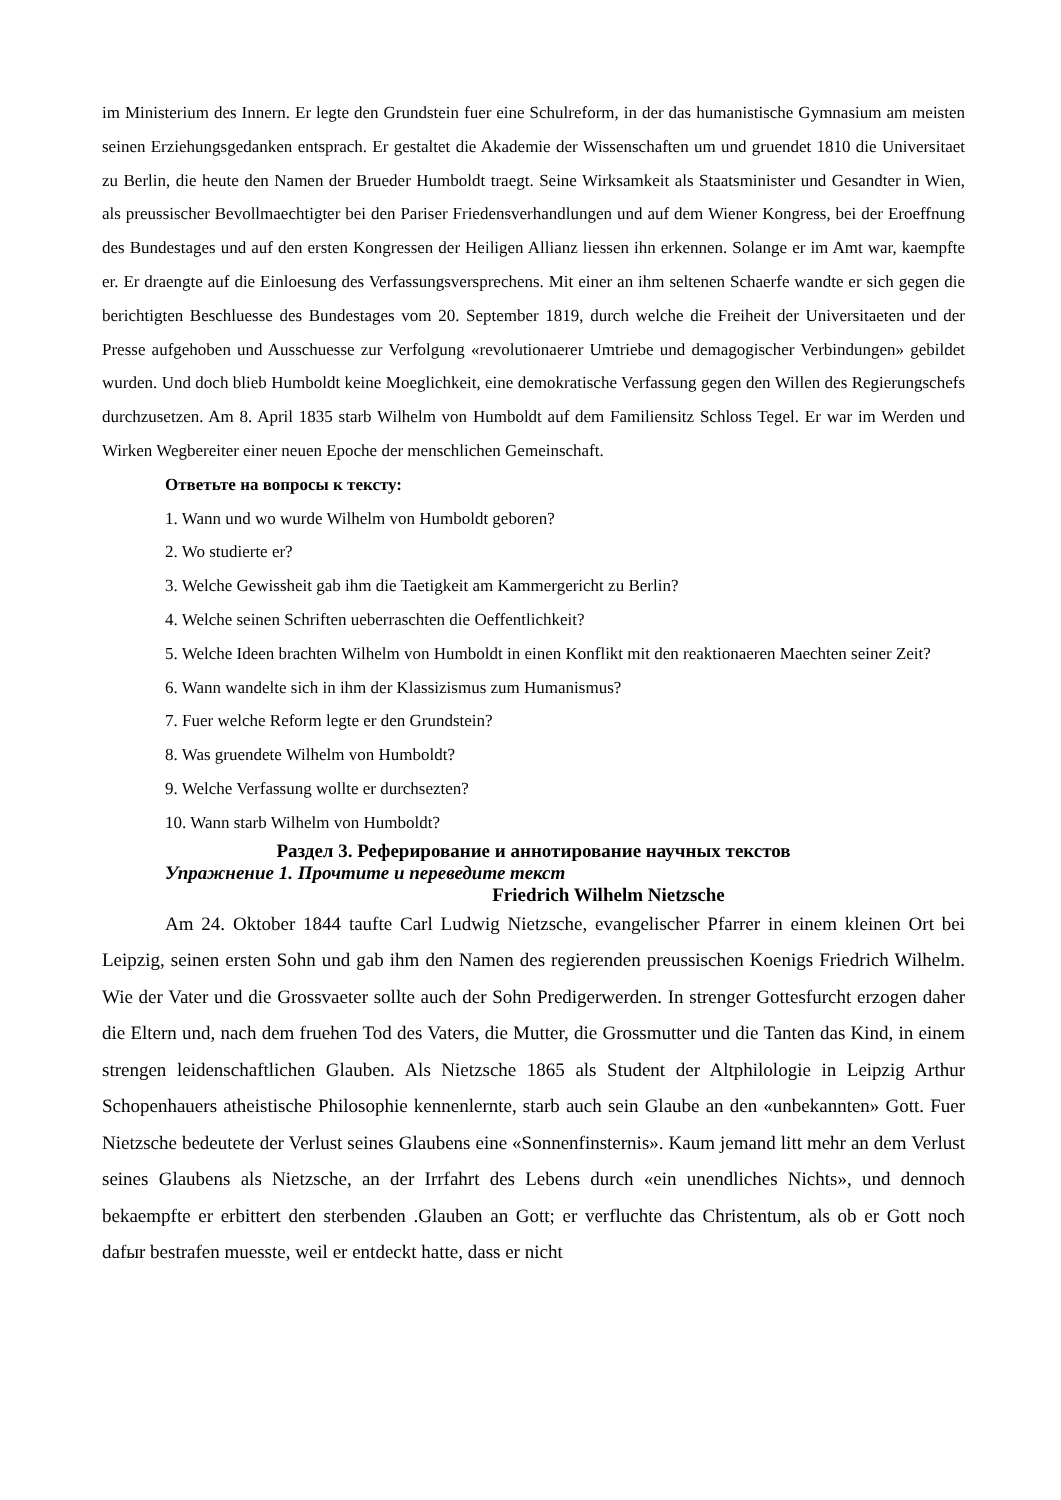im Ministerium des Innern. Er legte den Grundstein fuer eine Schulreform, in der das humanistische Gymnasium am meisten seinen Erziehungsgedanken entsprach. Er gestaltet die Akademie der Wissenschaften um und gruendet 1810 die Universitaet zu Berlin, die heute den Namen der Brueder Humboldt traegt. Seine Wirksamkeit als Staatsminister und Gesandter in Wien, als preussischer Bevollmaechtigter bei den Pariser Friedensverhandlungen und auf dem Wiener Kongress, bei der Eroeffnung des Bundestages und auf den ersten Kongressen der Heiligen Allianz liessen ihn erkennen. Solange er im Amt war, kaempfte er. Er draengte auf die Einloesung des Verfassungsversprechens. Mit einer an ihm seltenen Schaerfe wandte er sich gegen die berichtigten Beschluesse des Bundestages vom 20. September 1819, durch welche die Freiheit der Universitaeten und der Presse aufgehoben und Ausschuesse zur Verfolgung «revolutionaerer Umtriebe und demagogischer Verbindungen» gebildet wurden. Und doch blieb Humboldt keine Moeglichkeit, eine demokratische Verfassung gegen den Willen des Regierungschefs durchzusetzen. Am 8. April 1835 starb Wilhelm von Humboldt auf dem Familiensitz Schloss Tegel. Er war im Werden und Wirken Wegbereiter einer neuen Epoche der menschlichen Gemeinschaft.
Ответьте на вопросы к тексту:
1. Wann und wo wurde Wilhelm von Humboldt geboren?
2. Wo studierte er?
3. Welche Gewissheit gab ihm die Taetigkeit am Kammergericht zu Berlin?
4. Welche seinen Schriften ueberraschten die Oeffentlichkeit?
5. Welche Ideen brachten Wilhelm von Humboldt in einen Konflikt mit den reaktionaeren Maechten seiner Zeit?
6. Wann wandelte sich in ihm der Klassizismus zum Humanismus?
7. Fuer welche Reform legte er den Grundstein?
8. Was gruendete Wilhelm von Humboldt?
9. Welche Verfassung wollte er durchsezten?
10. Wann starb Wilhelm von Humboldt?
Раздел 3. Реферирование и аннотирование научных текстов
Упражнение 1. Прочтите и переведите текст
Friedrich Wilhelm Nietzsche
Am 24. Oktober 1844 taufte Carl Ludwig Nietzsche, evangelischer Pfarrer in einem kleinen Ort bei Leipzig, seinen ersten Sohn und gab ihm den Namen des regierenden preussischen Koenigs Friedrich Wilhelm. Wie der Vater und die Grossvaeter sollte auch der Sohn Predigerwerden. In strenger Gottesfurcht erzogen daher die Eltern und, nach dem fruehen Tod des Vaters, die Mutter, die Grossmutter und die Tanten das Kind, in einem strengen leidenschaftlichen Glauben. Als Nietzsche 1865 als Student der Altphilologie in Leipzig Arthur Schopenhauers atheistische Philosophie kennenlernte, starb auch sein Glaube an den «unbekannten» Gott. Fuer Nietzsche bedeutete der Verlust seines Glaubens eine «Sonnenfinsternis». Kaum jemand litt mehr an dem Verlust seines Glaubens als Nietzsche, an der Irrfahrt des Lebens durch «ein unendliches Nichts», und dennoch bekaempfte er erbittert den sterbenden .Glauben an Gott; er verfluchte das Christentum, als ob er Gott noch dafыr bestrafen muesste, weil er entdeckt hatte, dass er nicht